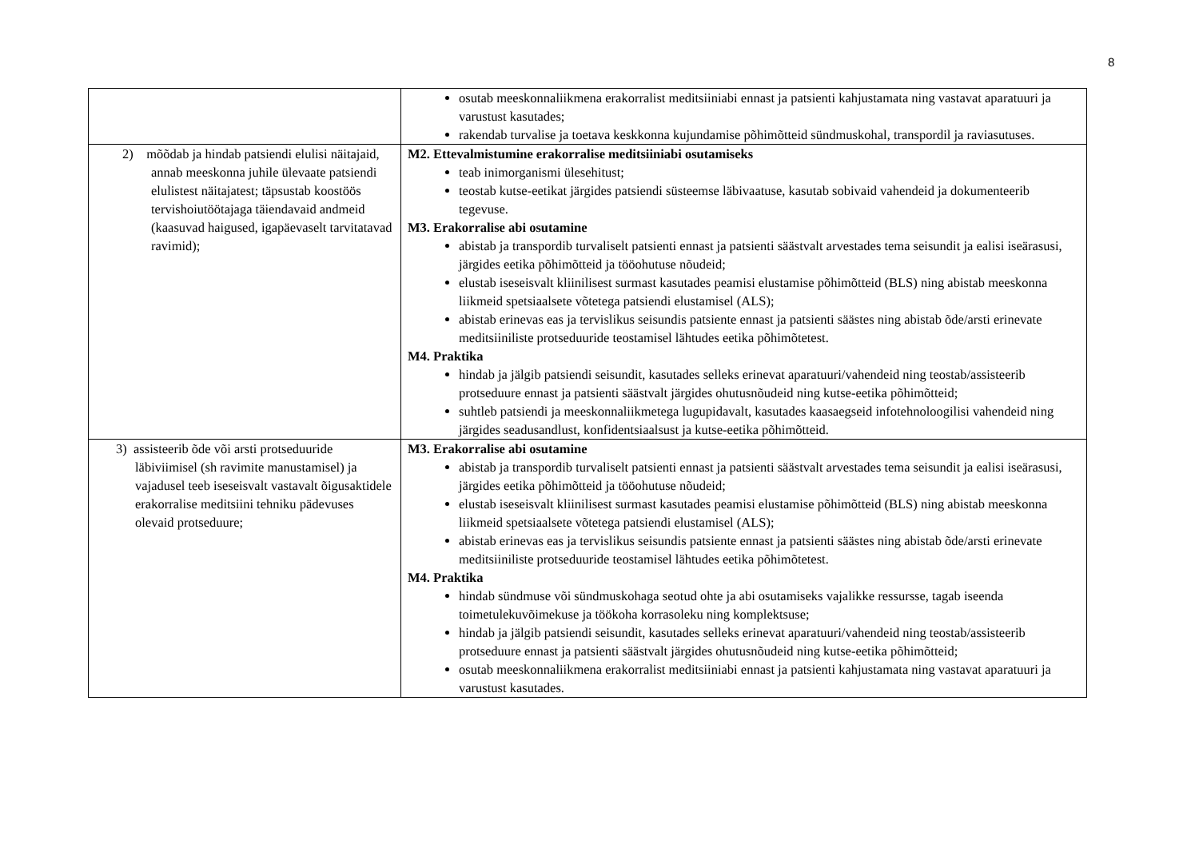8
| | osutab meeskonnaliikmena erakorralist meditsiiniabi ennast ja patsienti kahjustamata ning vastavat aparatuuri ja varustust kasutades; rakendab turvalise ja toetava keskkonna kujundamise põhimõtteid sündmuskohal, transpordil ja raviasutuses. |
| 2) mõõdab ja hindab patsiendi elulisi näitajaid, annab meeskonna juhile ülevaate patsiendi elulistest näitajatest; täpsustab koostöös tervishoiutöötajaga täiendavaid andmeid (kaasuvad haigused, igapäevaselt tarvitatavad ravimid); | M2. Ettevalmistumine erakorralise meditsiiniabi osutamiseks teab inimorganismi ülesehitust; teostab kutse-eetikat järgides patsiendi süsteemse läbivaatuse, kasutab sobivaid vahendeid ja dokumenteerib tegevuse. M3. Erakorralise abi osutamine abistab ja transpordib turvaliselt patsienti ennast ja patsienti säästvalt arvestades tema seisundit ja ealisi iseärasusi, järgides eetika põhimõtteid ja tööohutuse nõudeid; elustab iseseisvalt kliinilisest surmast kasutades peamisi elustamise põhimõtteid (BLS) ning abistab meeskonna liikmeid spetsiaalsete võtetega patsiendi elustamisel (ALS); abistab erinevas eas ja tervislikus seisundis patsiente ennast ja patsienti säästes ning abistab õde/arsti erinevate meditsiiniliste protseduuride teostamisel lähtudes eetika põhimõtetest. M4. Praktika hindab ja jälgib patsiendi seisundit, kasutades selleks erinevat aparatuuri/vahendeid ning teostab/assisteerib protseduure ennast ja patsienti säästvalt järgides ohutusnõudeid ning kutse-eetika põhimõtteid; suhtleb patsiendi ja meeskonnaliikmetega lugupidavalt, kasutades kaasaegseid infotehnoloogilisi vahendeid ning järgides seadusandlust, konfidentsiaalsust ja kutse-eetika põhimõtteid. |
| 3) assisteerib õde või arsti protseduuride läbiviimisel (sh ravimite manustamisel) ja vajadusel teeb iseseisvalt vastavalt õigusaktidele erakorralise meditsiini tehniku pädevuses olevaid protseduure; | M3. Erakorralise abi osutamine abistab ja transpordib turvaliselt patsienti ennast ja patsienti säästvalt arvestades tema seisundit ja ealisi iseärasusi, järgides eetika põhimõtteid ja tööohutuse nõudeid; elustab iseseisvalt kliinilisest surmast kasutades peamisi elustamise põhimõtteid (BLS) ning abistab meeskonna liikmeid spetsiaalsete võtetega patsiendi elustamisel (ALS); abistab erinevas eas ja tervislikus seisundis patsiente ennast ja patsienti säästes ning abistab õde/arsti erinevate meditsiiniliste protseduuride teostamisel lähtudes eetika põhimõtetest. M4. Praktika hindab sündmuse või sündmuskohaga seotud ohte ja abi osutamiseks vajalikke ressursse, tagab iseenda toimetulekuvõimekuse ja töökoha korrasoleku ning komplektsuse; hindab ja jälgib patsiendi seisundit, kasutades selleks erinevat aparatuuri/vahendeid ning teostab/assisteerib protseduure ennast ja patsienti säästvalt järgides ohutusnõudeid ning kutse-eetika põhimõtteid; osutab meeskonnaliikmena erakorralist meditsiiniabi ennast ja patsienti kahjustamata ning vastavat aparatuuri ja varustust kasutades. |